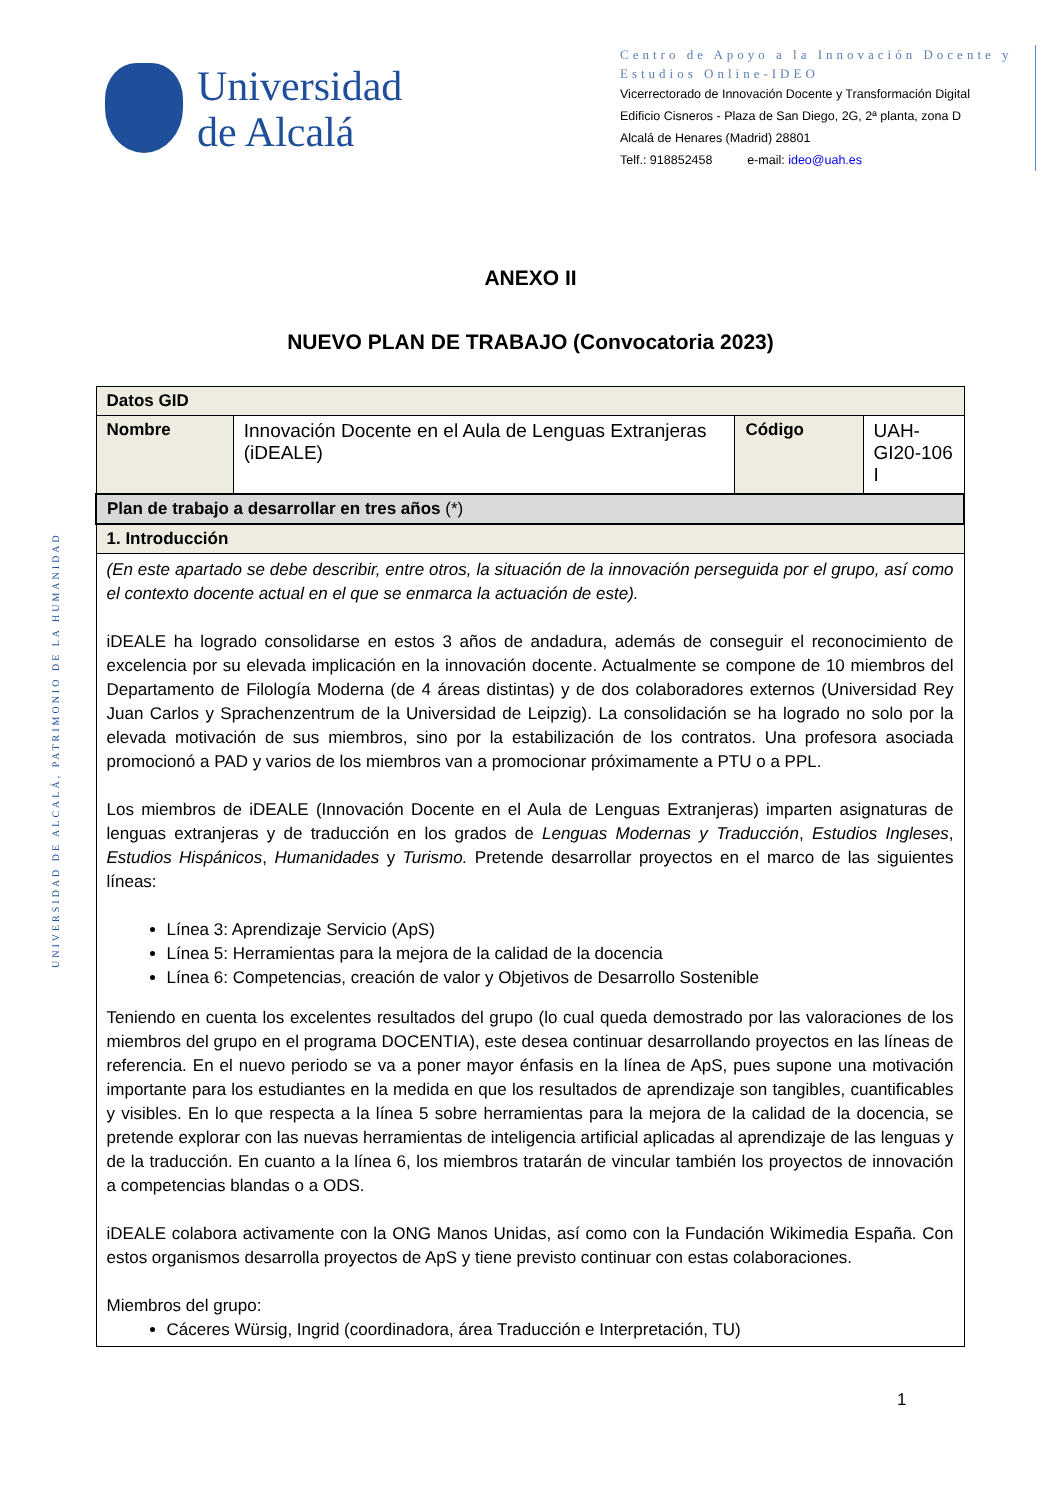Universidad
de Alcalá
Centro de Apoyo a la Innovación Docente y Estudios Online-IDEO
Vicerrectorado de Innovación Docente y Transformación Digital
Edificio Cisneros - Plaza de San Diego, 2G, 2ª planta, zona D
Alcalá de Henares (Madrid) 28801
Telf.: 918852458 e-mail: ideo@uah.es
UNIVERSIDAD DE ALCALÁ, PATRIMONIO DE LA HUMANIDAD
ANEXO II
NUEVO PLAN DE TRABAJO (Convocatoria 2023)
| Datos GID | | | |
| Nombre | Innovación Docente en el Aula de Lenguas Extranjeras (iDEALE) | Código | UAH-GI20-106 I |
| Plan de trabajo a desarrollar en tres años (*) | | | |
| 1. Introducción | | | |
| (En este apartado se debe describir, entre otros, la situación de la innovación perseguida por el grupo, así como el contexto docente actual en el que se enmarca la actuación de este). iDEALE ha logrado consolidarse en estos 3 años de andadura, además de conseguir el reconocimiento de excelencia por su elevada implicación en la innovación docente. Actualmente se compone de 10 miembros del Departamento de Filología Moderna (de 4 áreas distintas) y de dos colaboradores externos (Universidad Rey Juan Carlos y Sprachenzentrum de la Universidad de Leipzig). La consolidación se ha logrado no solo por la elevada motivación de sus miembros, sino por la estabilización de los contratos. Una profesora asociada promocionó a PAD y varios de los miembros van a promocionar próximamente a PTU o a PPL. Los miembros de iDEALE (Innovación Docente en el Aula de Lenguas Extranjeras) imparten asignaturas de lenguas extranjeras y de traducción en los grados de Lenguas Modernas y Traducción , Estudios Ingleses , Estudios Hispánicos , Humanidades y Turismo. Pretende desarrollar proyectos en el marco de las siguientes líneas: Línea 3: Aprendizaje Servicio (ApS) Línea 5: Herramientas para la mejora de la calidad de la docencia Línea 6: Competencias, creación de valor y Objetivos de Desarrollo Sostenible Teniendo en cuenta los excelentes resultados del grupo (lo cual queda demostrado por las valoraciones de los miembros del grupo en el programa DOCENTIA), este desea continuar desarrollando proyectos en las líneas de referencia. En el nuevo periodo se va a poner mayor énfasis en la línea de ApS, pues supone una motivación importante para los estudiantes en la medida en que los resultados de aprendizaje son tangibles, cuantificables y visibles. En lo que respecta a la línea 5 sobre herramientas para la mejora de la calidad de la docencia, se pretende explorar con las nuevas herramientas de inteligencia artificial aplicadas al aprendizaje de las lenguas y de la traducción. En cuanto a la línea 6, los miembros tratarán de vincular también los proyectos de innovación a competencias blandas o a ODS. iDEALE colabora activamente con la ONG Manos Unidas, así como con la Fundación Wikimedia España. Con estos organismos desarrolla proyectos de ApS y tiene previsto continuar con estas colaboraciones. Miembros del grupo: Cáceres Würsig, Ingrid (coordinadora, área Traducción e Interpretación, TU) | | | |
1